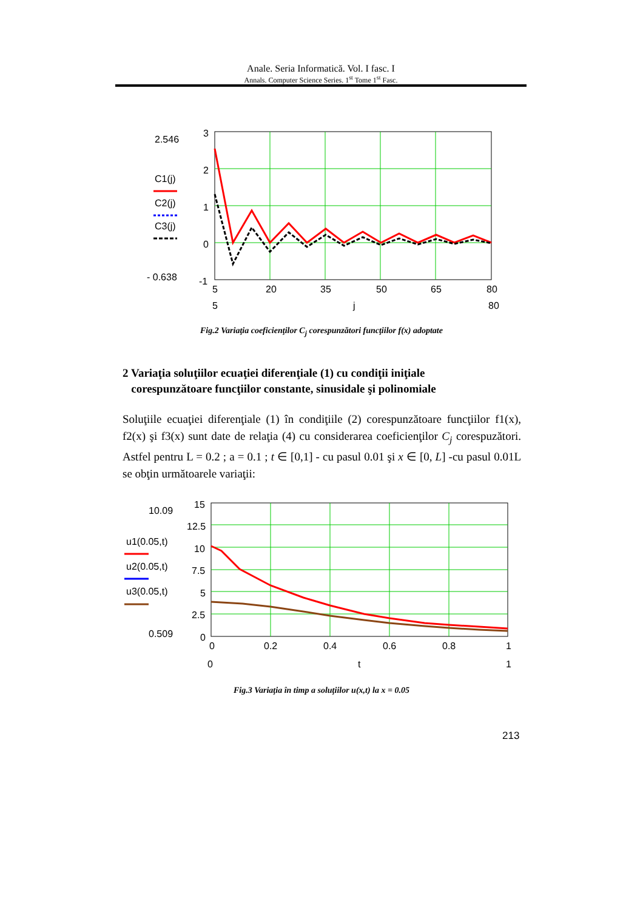Anale. Seria Informatică. Vol. I fasc. I
Annals. Computer Science Series. 1<sup>st</sup> Tome 1<sup>st</sup> Fasc.
2.546
C1(j)
C2(j)
C3(j)
- 0.638
3
2
1
0
-1
5
20
35
50
65
80
5
j
80
Fig.2 Variaţia coeficienţilor C<sub>j</sub> corespunzători funcţiilor f(x) adoptate
2 Variaţia soluţiilor ecuaţiei diferenţiale (1) cu condiţii iniţiale
corespunzătoare funcţiilor constante, sinusidale şi polinomiale
Soluţiile ecuaţiei diferenţiale (1) în condiţiile (2) corespunzătoare funcţiilor f1(x), f2(x) şi f3(x) sunt date de relaţia (4) cu considerarea coeficienţilor C<sub>j</sub> corespuzători. Astfel pentru L = 0.2 ; a = 0.1 ; t ∈ [0,1] - cu pasul 0.01 şi x ∈ [0, L] -cu pasul 0.01L se obţin următoarele variaţii:
10.09
u1(0.05,t)
u2(0.05,t)
u3(0.05,t)
0.509
15
12.5
10
7.5
5
2.5
0
0
0.2
0.4
0.6
0.8
1
0
t
1
Fig.3 Variaţia în timp a soluţiilor u(x,t) la x = 0.05
213